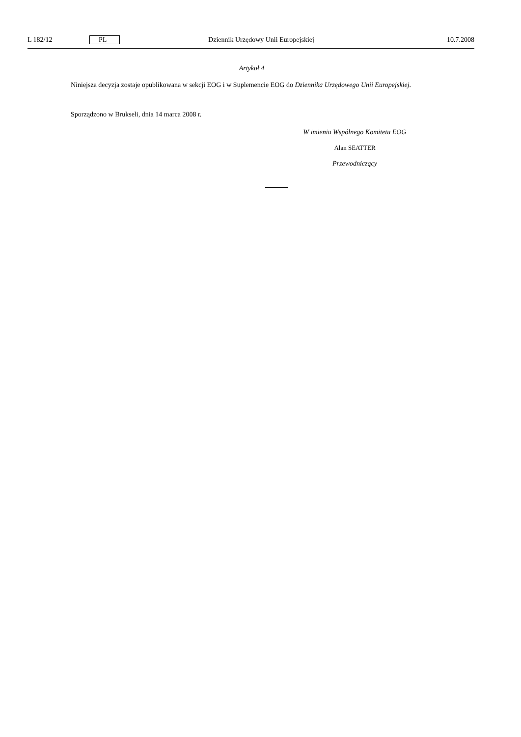L 182/12 PL Dziennik Urzędowy Unii Europejskiej 10.7.2008
Artykuł 4
Niniejsza decyzja zostaje opublikowana w sekcji EOG i w Suplemencie EOG do Dziennika Urzędowego Unii Europejskiej.
Sporządzono w Brukseli, dnia 14 marca 2008 r.
W imieniu Wspólnego Komitetu EOG
Alan SEATTER
Przewodniczący